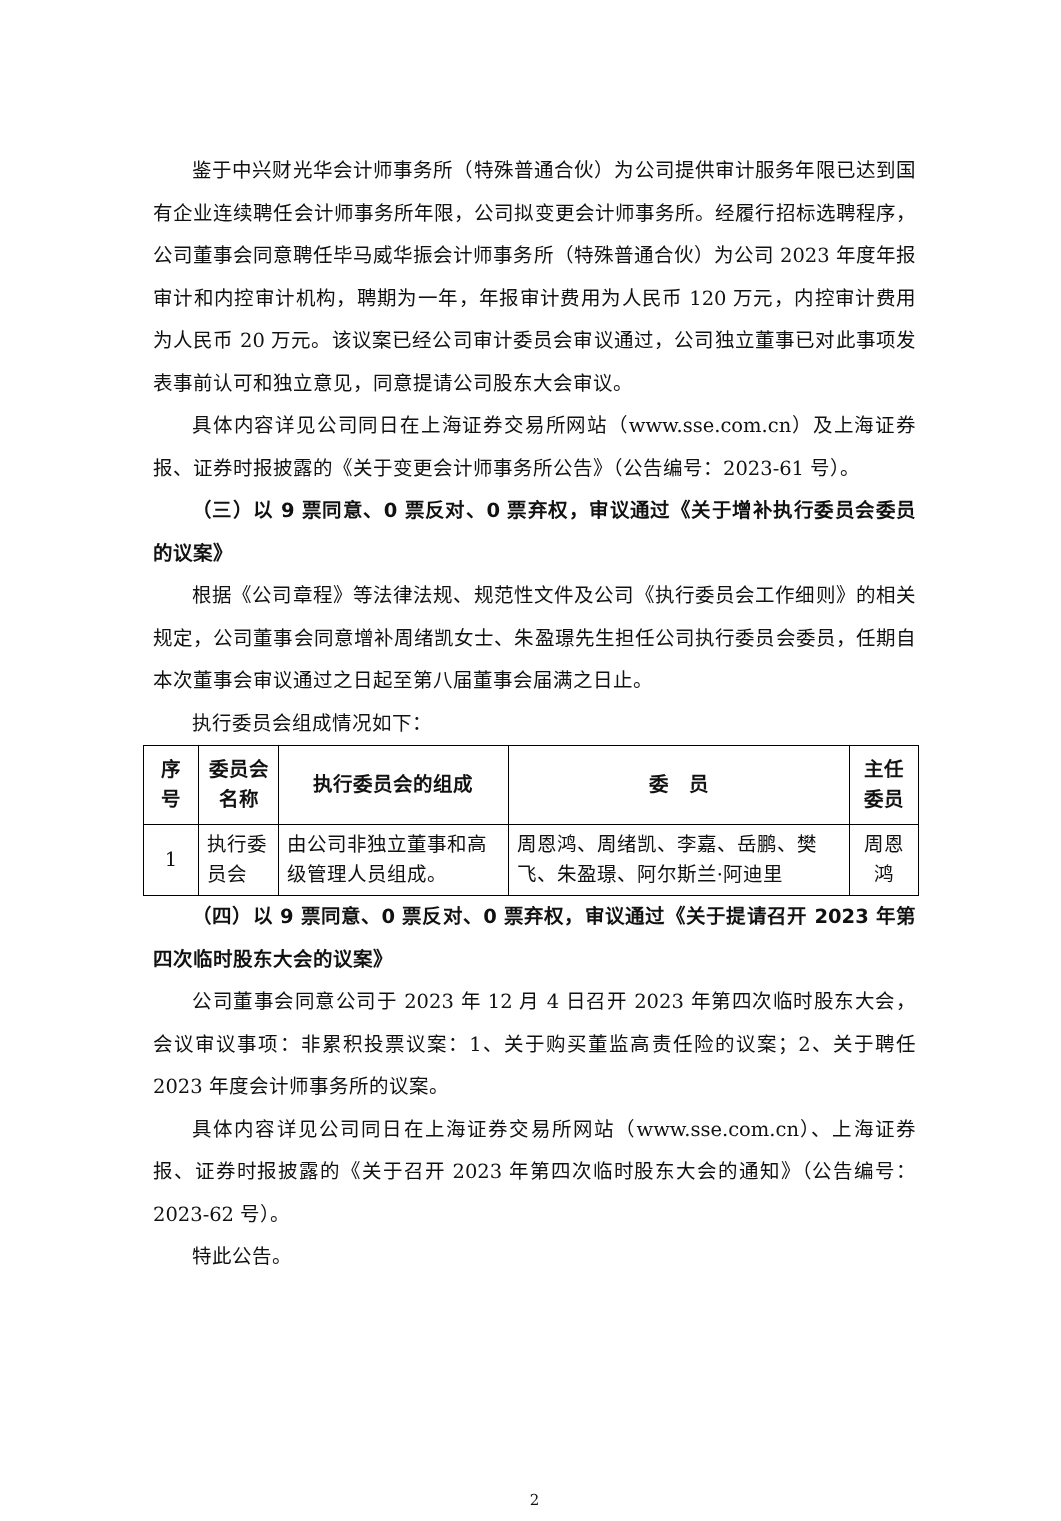鉴于中兴财光华会计师事务所（特殊普通合伙）为公司提供审计服务年限已达到国有企业连续聘任会计师事务所年限，公司拟变更会计师事务所。经履行招标选聘程序，公司董事会同意聘任毕马威华振会计师事务所（特殊普通合伙）为公司 2023 年度年报审计和内控审计机构，聘期为一年，年报审计费用为人民币 120 万元，内控审计费用为人民币 20 万元。该议案已经公司审计委员会审议通过，公司独立董事已对此事项发表事前认可和独立意见，同意提请公司股东大会审议。
具体内容详见公司同日在上海证券交易所网站（www.sse.com.cn）及上海证券报、证券时报披露的《关于变更会计师事务所公告》（公告编号：2023-61 号）。
（三）以 9 票同意、0 票反对、0 票弃权，审议通过《关于增补执行委员会委员的议案》
根据《公司章程》等法律法规、规范性文件及公司《执行委员会工作细则》的相关规定，公司董事会同意增补周绪凯女士、朱盈璟先生担任公司执行委员会委员，任期自本次董事会审议通过之日起至第八届董事会届满之日止。
执行委员会组成情况如下：
| 序号 | 委员会名称 | 执行委员会的组成 | 委 员 | 主任委员 |
| --- | --- | --- | --- | --- |
| 1 | 执行委员会 | 由公司非独立董事和高级管理人员组成。 | 周恩鸿、周绪凯、李嘉、岳鹏、樊飞、朱盈璟、阿尔斯兰·阿迪里 | 周恩鸿 |
（四）以 9 票同意、0 票反对、0 票弃权，审议通过《关于提请召开 2023 年第四次临时股东大会的议案》
公司董事会同意公司于 2023 年 12 月 4 日召开 2023 年第四次临时股东大会，会议审议事项：非累积投票议案：1、关于购买董监高责任险的议案；2、关于聘任 2023 年度会计师事务所的议案。
具体内容详见公司同日在上海证券交易所网站（www.sse.com.cn）、上海证券报、证券时报披露的《关于召开 2023 年第四次临时股东大会的通知》（公告编号：2023-62 号）。
特此公告。
2